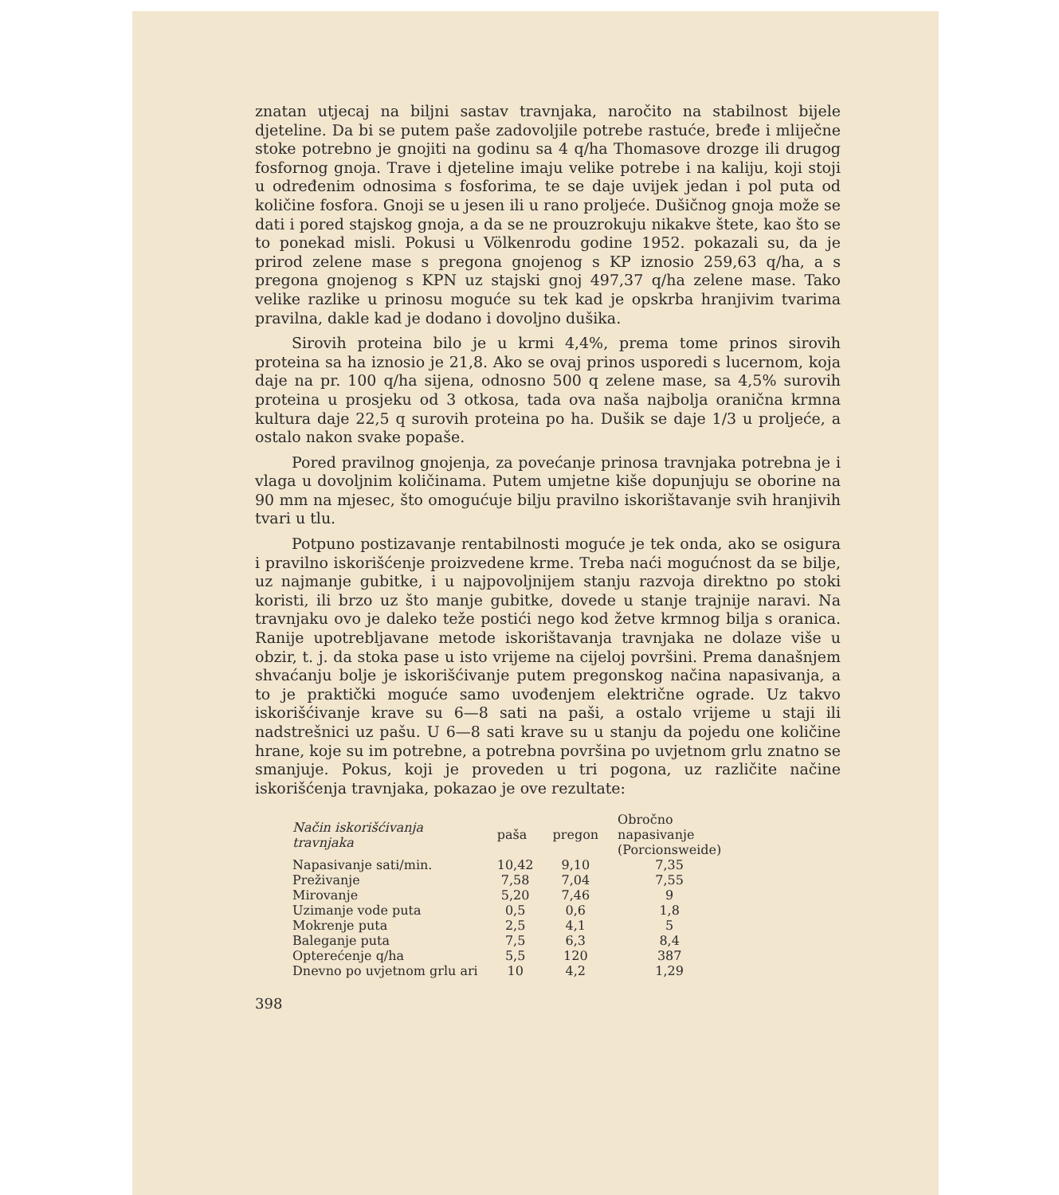znatan utjecaj na biljni sastav travnjaka, naročito na stabilnost bijele djeteline. Da bi se putem paše zadovoljile potrebe rastuće, bređe i mliječne stoke potrebno je gnojiti na godinu sa 4 q/ha Thomasove drozge ili drugog fosfornog gnoja. Trave i djeteline imaju velike potrebe i na kaliju, koji stoji u određenim odnosima s fosforima, te se daje uvijek jedan i pol puta od količine fosfora. Gnoji se u jesen ili u rano proljeće. Dušičnog gnoja može se dati i pored stajskog gnoja, a da se ne prouzrokuju nikakve štete, kao što se to ponekad misli. Pokusi u Völkenrodu godine 1952. pokazali su, da je prirod zelene mase s pregona gnojenog s KP iznosio 259,63 q/ha, a s pregona gnojenog s KPN uz stajski gnoj 497,37 q/ha zelene mase. Tako velike razlike u prinosu moguće su tek kad je opskrba hranjivim tvarima pravilna, dakle kad je dodano i dovoljno dušika.
Sirovih proteina bilo je u krmi 4,4%, prema tome prinos sirovih proteina sa ha iznosio je 21,8. Ako se ovaj prinos usporedi s lucernom, koja daje na pr. 100 q/ha sijena, odnosno 500 q zelene mase, sa 4,5% surovih proteina u prosjeku od 3 otkosa, tada ova naša najbolja oranična krmna kultura daje 22,5 q surovih proteina po ha. Dušik se daje 1/3 u proljeće, a ostalo nakon svake popaše.
Pored pravilnog gnojenja, za povećanje prinosa travnjaka potrebna je i vlaga u dovoljnim količinama. Putem umjetne kiše dopunjuju se oborine na 90 mm na mjesec, što omogućuje bilju pravilno iskorištavanje svih hranjivih tvari u tlu.
Potpuno postizavanje rentabilnosti moguće je tek onda, ako se osigura i pravilno iskorišćenje proizvedene krme. Treba naći mogućnost da se bilje, uz najmanje gubitke, i u najpovoljnijem stanju razvoja direktno po stoki koristi, ili brzo uz što manje gubitke, dovede u stanje trajnije naravi. Na travnjaku ovo je daleko teže postići nego kod žetve krmnog bilja s oranica. Ranije upotrebljavane metode iskorištavanja travnjaka ne dolaze više u obzir, t. j. da stoka pase u isto vrijeme na cijeloj površini. Prema današnjem shvaćanju bolje je iskorišćivanje putem pregonskog načina napasivanja, a to je praktički moguće samo uvođenjem električne ograde. Uz takvo iskorišćivanje krave su 6—8 sati na paši, a ostalo vrijeme u staji ili nadstrešnici uz pašu. U 6—8 sati krave su u stanju da pojedu one količine hrane, koje su im potrebne, a potrebna površina po uvjetnom grlu znatno se smanjuje. Pokus, koji je proveden u tri pogona, uz različite načine iskorišćenja travnjaka, pokazao je ove rezultate:
| Način iskorišćivanja travnjaka | paša | pregon | Obročno napasivanje (Porcionsweide) |
| --- | --- | --- | --- |
| Napasivanje sati/min. | 10,42 | 9,10 | 7,35 |
| Preživanje | 7,58 | 7,04 | 7,55 |
| Mirovanje | 5,20 | 7,46 | 9 |
| Uzimanje vode puta | 0,5 | 0,6 | 1,8 |
| Mokrenje puta | 2,5 | 4,1 | 5 |
| Baleganje puta | 7,5 | 6,3 | 8,4 |
| Opterećenje q/ha | 5,5 | 120 | 387 |
| Dnevno po uvjetnom grlu ari | 10 | 4,2 | 1,29 |
398